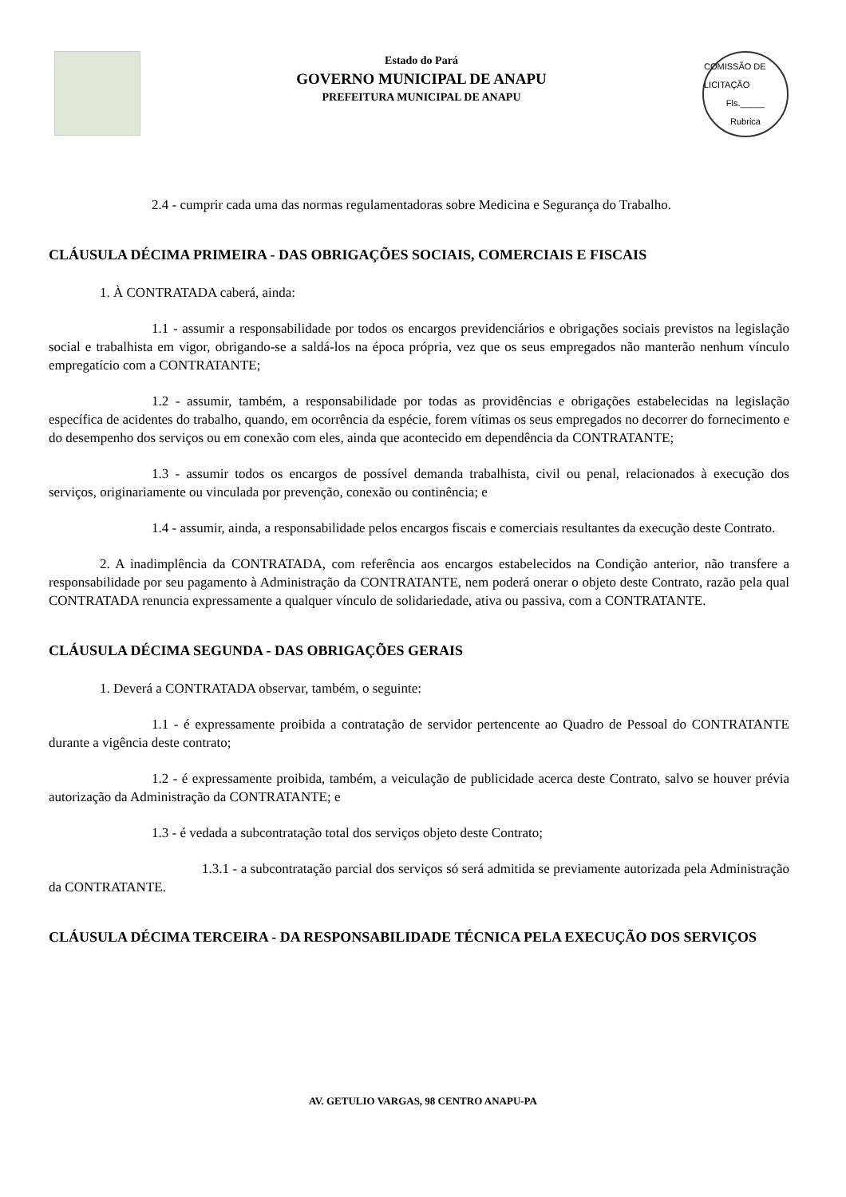Estado do Pará
GOVERNO MUNICIPAL DE ANAPU
PREFEITURA MUNICIPAL DE ANAPU
COMISSÃO DE LICITAÇÃO
Fls._____
Rubrica
2.4 - cumprir cada uma das normas regulamentadoras sobre Medicina e Segurança do Trabalho.
CLÁUSULA DÉCIMA PRIMEIRA - DAS OBRIGAÇÕES SOCIAIS, COMERCIAIS E FISCAIS
1. À CONTRATADA caberá, ainda:
1.1 - assumir a responsabilidade por todos os encargos previdenciários e obrigações sociais previstos na legislação social e trabalhista em vigor, obrigando-se a saldá-los na época própria, vez que os seus empregados não manterão nenhum vínculo empregatício com a CONTRATANTE;
1.2 - assumir, também, a responsabilidade por todas as providências e obrigações estabelecidas na legislação específica de acidentes do trabalho, quando, em ocorrência da espécie, forem vítimas os seus empregados no decorrer do fornecimento e do desempenho dos serviços ou em conexão com eles, ainda que acontecido em dependência da CONTRATANTE;
1.3 - assumir todos os encargos de possível demanda trabalhista, civil ou penal, relacionados à execução dos serviços, originariamente ou vinculada por prevenção, conexão ou continência; e
1.4 - assumir, ainda, a responsabilidade pelos encargos fiscais e comerciais resultantes da execução deste Contrato.
2. A inadimplência da CONTRATADA, com referência aos encargos estabelecidos na Condição anterior, não transfere a responsabilidade por seu pagamento à Administração da CONTRATANTE, nem poderá onerar o objeto deste Contrato, razão pela qual CONTRATADA renuncia expressamente a qualquer vínculo de solidariedade, ativa ou passiva, com a CONTRATANTE.
CLÁUSULA DÉCIMA SEGUNDA - DAS OBRIGAÇÕES GERAIS
1. Deverá a CONTRATADA observar, também, o seguinte:
1.1 - é expressamente proibida a contratação de servidor pertencente ao Quadro de Pessoal do CONTRATANTE durante a vigência deste contrato;
1.2 - é expressamente proibida, também, a veiculação de publicidade acerca deste Contrato, salvo se houver prévia autorização da Administração da CONTRATANTE; e
1.3 - é vedada a subcontratação total dos serviços objeto deste Contrato;
1.3.1 - a subcontratação parcial dos serviços só será admitida se previamente autorizada pela Administração da CONTRATANTE.
CLÁUSULA DÉCIMA TERCEIRA - DA RESPONSABILIDADE TÉCNICA PELA EXECUÇÃO DOS SERVIÇOS
AV. GETULIO VARGAS, 98 CENTRO ANAPU-PA